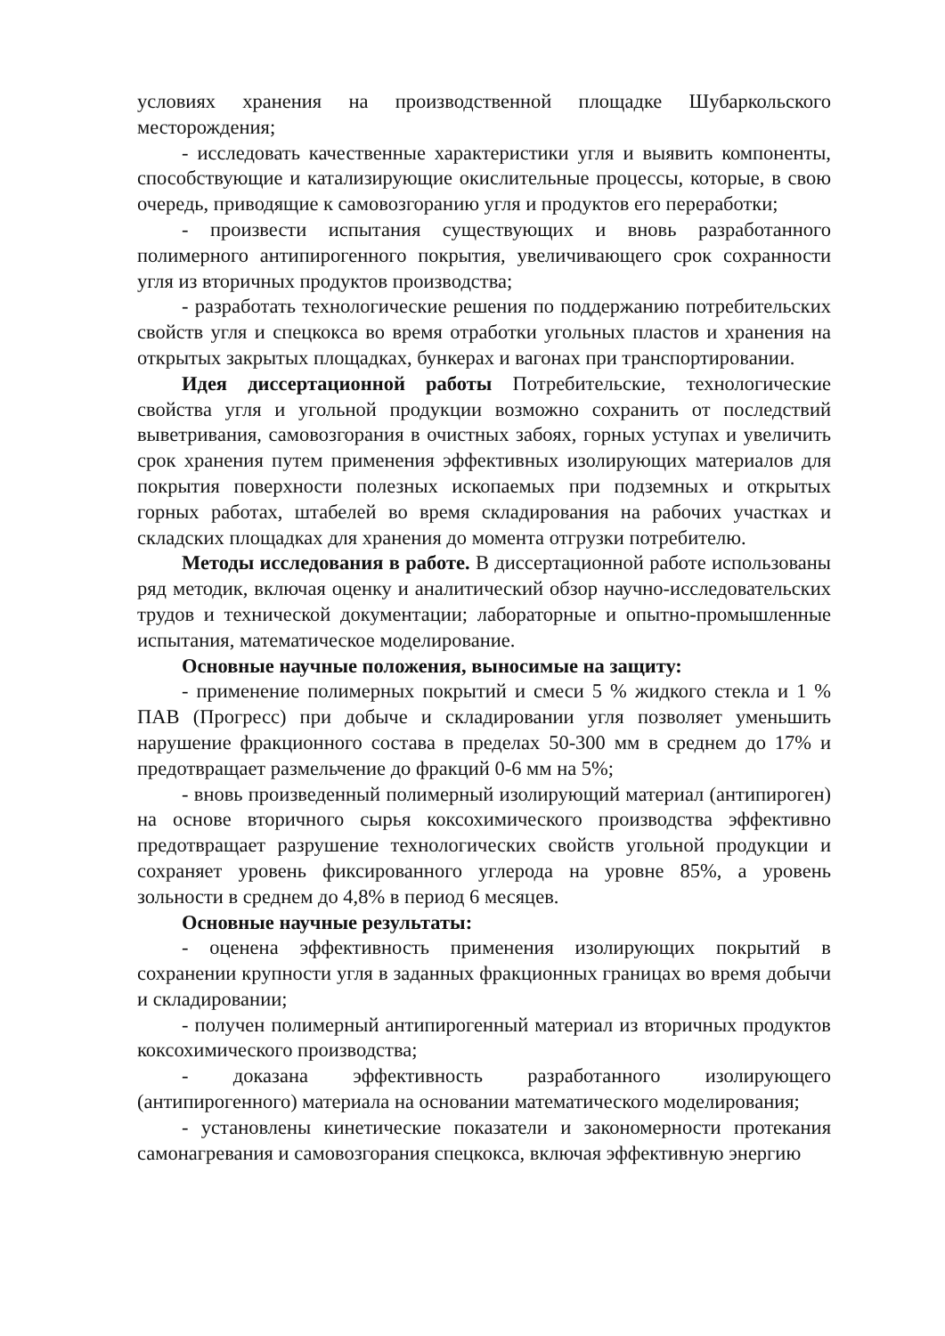условиях хранения на производственной площадке Шубаркольского месторождения;
- исследовать качественные характеристики угля и выявить компоненты, способствующие и катализирующие окислительные процессы, которые, в свою очередь, приводящие к самовозгоранию угля и продуктов его переработки;
- произвести испытания существующих и вновь разработанного полимерного антипирогенного покрытия, увеличивающего срок сохранности угля из вторичных продуктов производства;
- разработать технологические решения по поддержанию потребительских свойств угля и спецкокса во время отработки угольных пластов и хранения на открытых закрытых площадках, бункерах и вагонах при транспортировании.
Идея диссертационной работы Потребительские, технологические свойства угля и угольной продукции возможно сохранить от последствий выветривания, самовозгорания в очистных забоях, горных уступах и увеличить срок хранения путем применения эффективных изолирующих материалов для покрытия поверхности полезных ископаемых при подземных и открытых горных работах, штабелей во время складирования на рабочих участках и складских площадках для хранения до момента отгрузки потребителю.
Методы исследования в работе. В диссертационной работе использованы ряд методик, включая оценку и аналитический обзор научно-исследовательских трудов и технической документации; лабораторные и опытно-промышленные испытания, математическое моделирование.
Основные научные положения, выносимые на защиту:
- применение полимерных покрытий и смеси 5 % жидкого стекла и 1 % ПАВ (Прогресс) при добыче и складировании угля позволяет уменьшить нарушение фракционного состава в пределах 50-300 мм в среднем до 17% и предотвращает размельчение до фракций 0-6 мм на 5%;
- вновь произведенный полимерный изолирующий материал (антипироген) на основе вторичного сырья коксохимического производства эффективно предотвращает разрушение технологических свойств угольной продукции и сохраняет уровень фиксированного углерода на уровне 85%, а уровень зольности в среднем до 4,8% в период 6 месяцев.
Основные научные результаты:
- оценена эффективность применения изолирующих покрытий в сохранении крупности угля в заданных фракционных границах во время добычи и складировании;
- получен полимерный антипирогенный материал из вторичных продуктов коксохимического производства;
- доказана эффективность разработанного изолирующего (антипирогенного) материала на основании математического моделирования;
- установлены кинетические показатели и закономерности протекания самонагревания и самовозгорания спецкокса, включая эффективную энергию